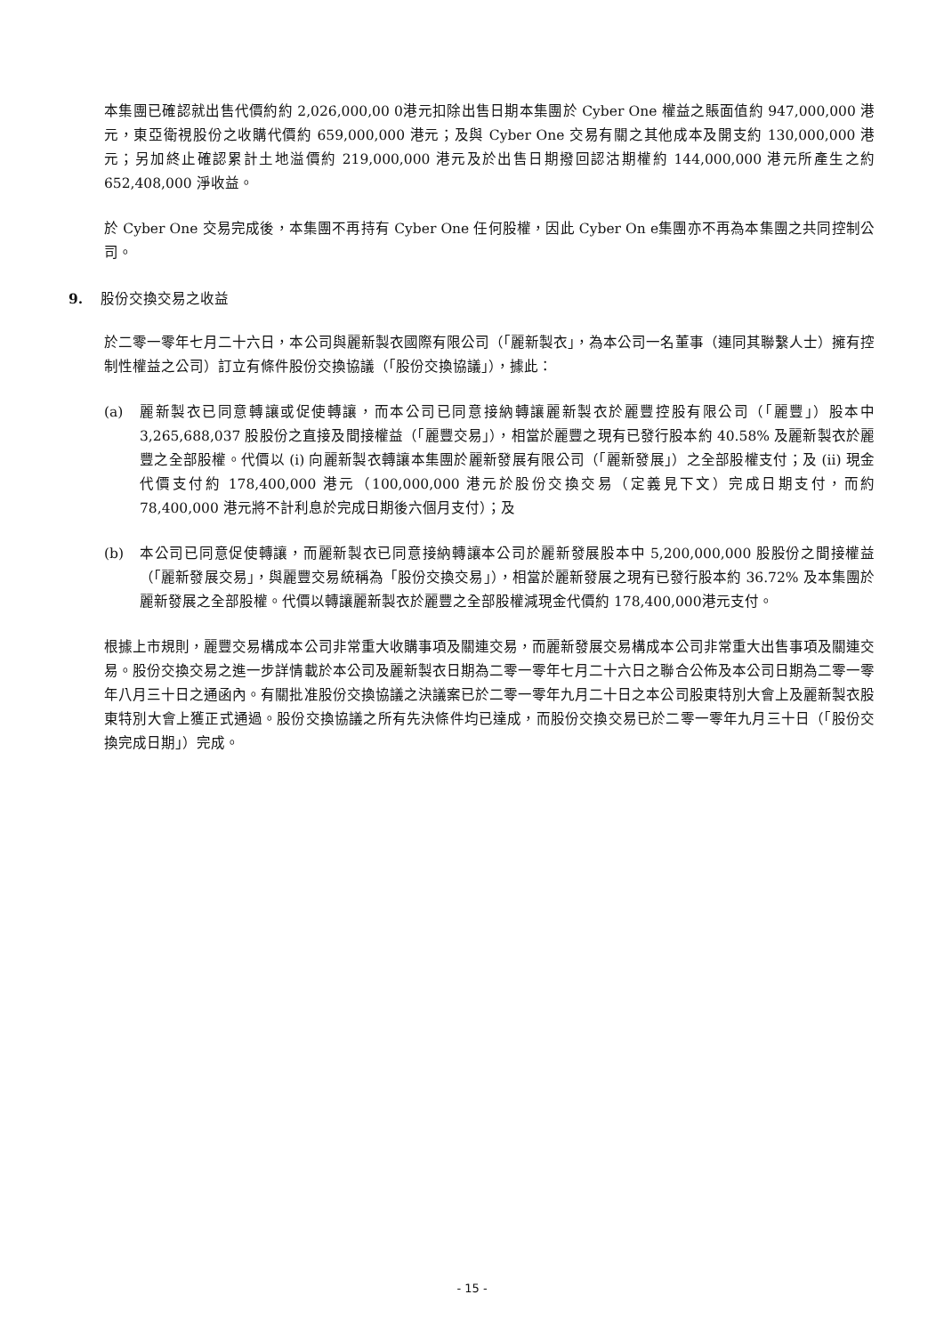本集團已確認就出售代價約約 2,026,000,00 0港元扣除出售日期本集團於 Cyber One 權益之賬面值約 947,000,000 港元，東亞衛視股份之收購代價約 659,000,000 港元；及與 Cyber One 交易有關之其他成本及開支約 130,000,000 港元；另加終止確認累計土地溢價約 219,000,000 港元及於出售日期撥回認沽期權約 144,000,000 港元所產生之約 652,408,000 淨收益。
於 Cyber One 交易完成後，本集團不再持有 Cyber One 任何股權，因此 Cyber On e集團亦不再為本集團之共同控制公司。
9. 股份交換交易之收益
於二零一零年七月二十六日，本公司與麗新製衣國際有限公司（「麗新製衣」，為本公司一名董事（連同其聯繫人士）擁有控制性權益之公司）訂立有條件股份交換協議（「股份交換協議」），據此：
(a) 麗新製衣已同意轉讓或促使轉讓，而本公司已同意接納轉讓麗新製衣於麗豐控股有限公司（「麗豐」）股本中 3,265,688,037 股股份之直接及間接權益（「麗豐交易」），相當於麗豐之現有已發行股本約 40.58% 及麗新製衣於麗豐之全部股權。代價以 (i) 向麗新製衣轉讓本集團於麗新發展有限公司（「麗新發展」）之全部股權支付；及 (ii) 現金代價支付約 178,400,000 港元（100,000,000 港元於股份交換交易（定義見下文）完成日期支付，而約 78,400,000 港元將不計利息於完成日期後六個月支付）；及
(b) 本公司已同意促使轉讓，而麗新製衣已同意接納轉讓本公司於麗新發展股本中 5,200,000,000 股股份之間接權益（「麗新發展交易」，與麗豐交易統稱為「股份交換交易」），相當於麗新發展之現有已發行股本約 36.72% 及本集團於麗新發展之全部股權。代價以轉讓麗新製衣於麗豐之全部股權減現金代價約 178,400,000港元支付。
根據上市規則，麗豐交易構成本公司非常重大收購事項及關連交易，而麗新發展交易構成本公司非常重大出售事項及關連交易。股份交換交易之進一步詳情載於本公司及麗新製衣日期為二零一零年七月二十六日之聯合公佈及本公司日期為二零一零年八月三十日之通函內。有關批准股份交換協議之決議案已於二零一零年九月二十日之本公司股東特別大會上及麗新製衣股東特別大會上獲正式通過。股份交換協議之所有先決條件均已達成，而股份交換交易已於二零一零年九月三十日（「股份交換完成日期」）完成。
- 15 -